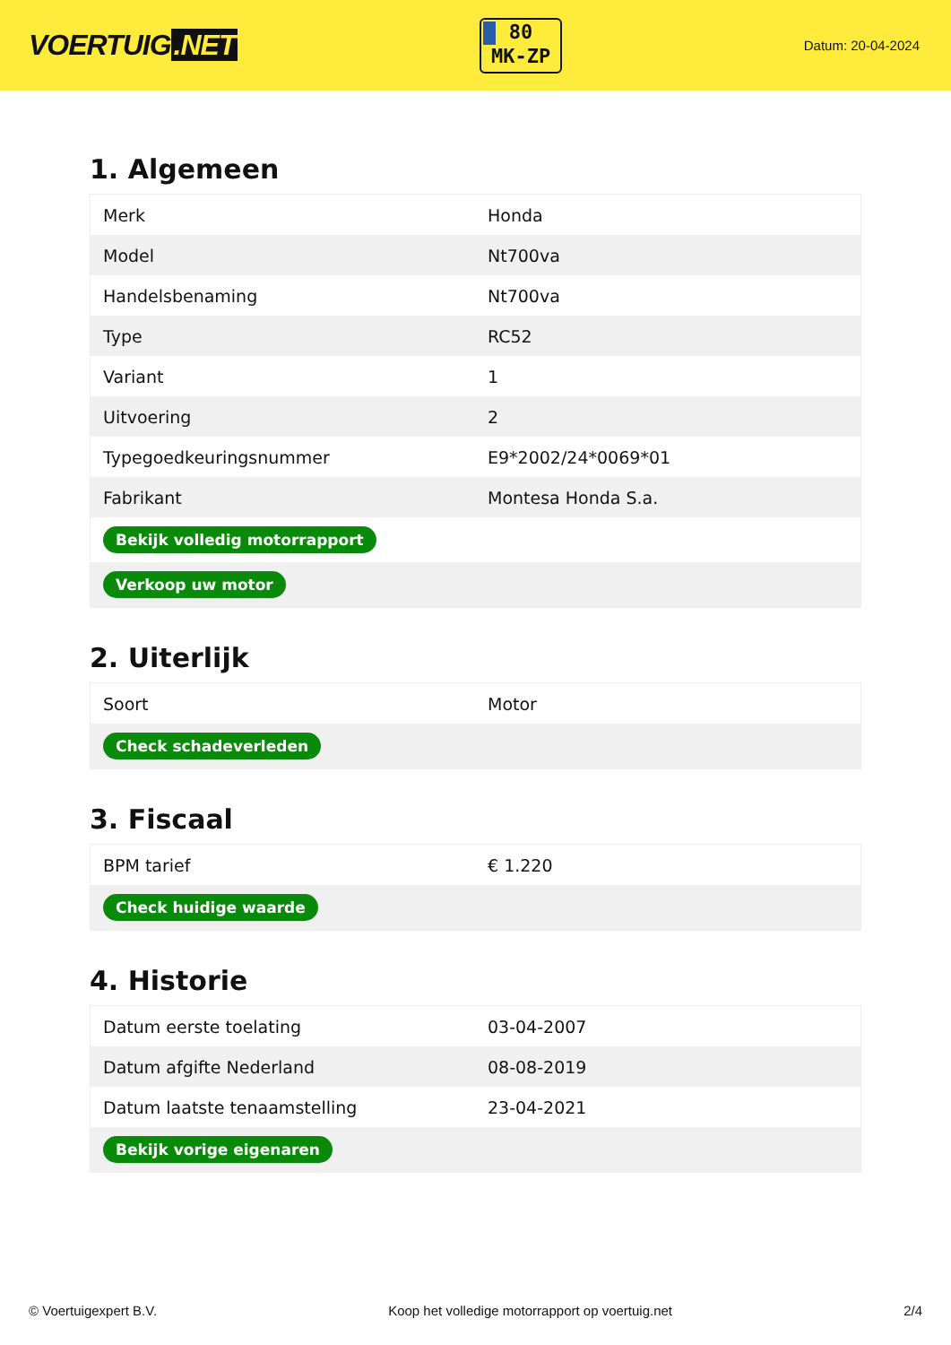VOERTUIG.NET
80
MK-ZP
Datum: 20-04-2024
1. Algemeen
| Merk | Honda |
| Model | Nt700va |
| Handelsbenaming | Nt700va |
| Type | RC52 |
| Variant | 1 |
| Uitvoering | 2 |
| Typegoedkeuringsnummer | E9*2002/24*0069*01 |
| Fabrikant | Montesa Honda S.a. |
| Bekijk volledig motorrapport | |
| Verkoop uw motor | |
2. Uiterlijk
| Soort | Motor |
| Check schadeverleden | |
3. Fiscaal
| BPM tarief | € 1.220 |
| Check huidige waarde | |
4. Historie
| Datum eerste toelating | 03-04-2007 |
| Datum afgifte Nederland | 08-08-2019 |
| Datum laatste tenaamstelling | 23-04-2021 |
| Bekijk vorige eigenaren | |
© Voertuigexpert B.V. Koop het volledige motorrapport op voertuig.net 2/4